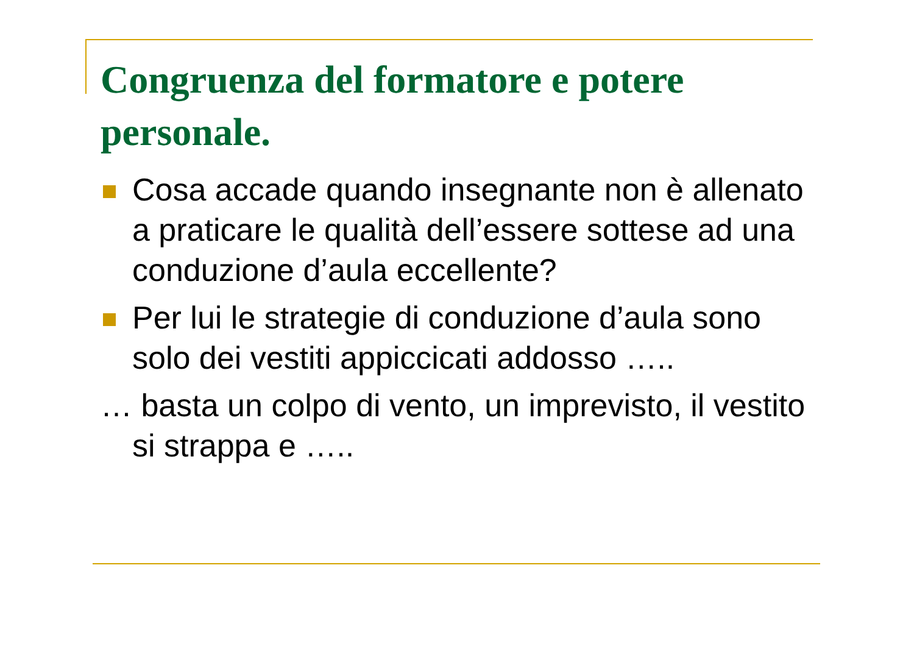Congruenza del formatore e potere personale.
Cosa accade quando insegnante non è allenato a praticare le qualità dell’essere sottese ad una conduzione d’aula eccellente?
Per lui le strategie di conduzione d’aula sono solo dei vestiti appiccicati addosso …..
… basta un colpo di vento, un imprevisto, il vestito si strappa e …..